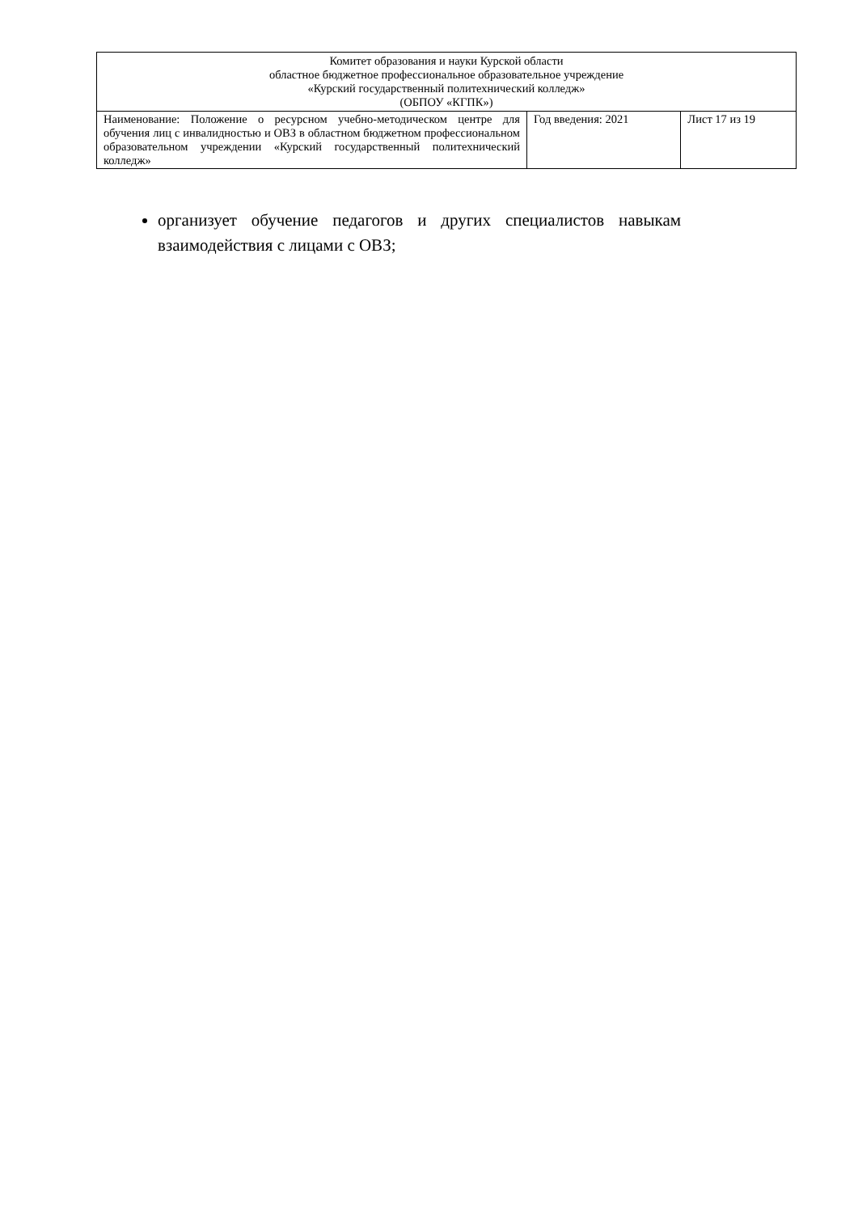| Комитет образования и науки Курской области областное бюджетное профессиональное образовательное учреждение «Курский государственный политехнический колледж» (ОБПОУ «КГПК») | | |
| Наименование: Положение о ресурсном учебно-методическом центре для обучения лиц с инвалидностью и ОВЗ в областном бюджетном профессиональном образовательном учреждении «Курский государственный политехнический колледж» | Год введения: 2021 | Лист 17 из 19 |
организует обучение педагогов и других специалистов навыкам взаимодействия с лицами с ОВЗ;